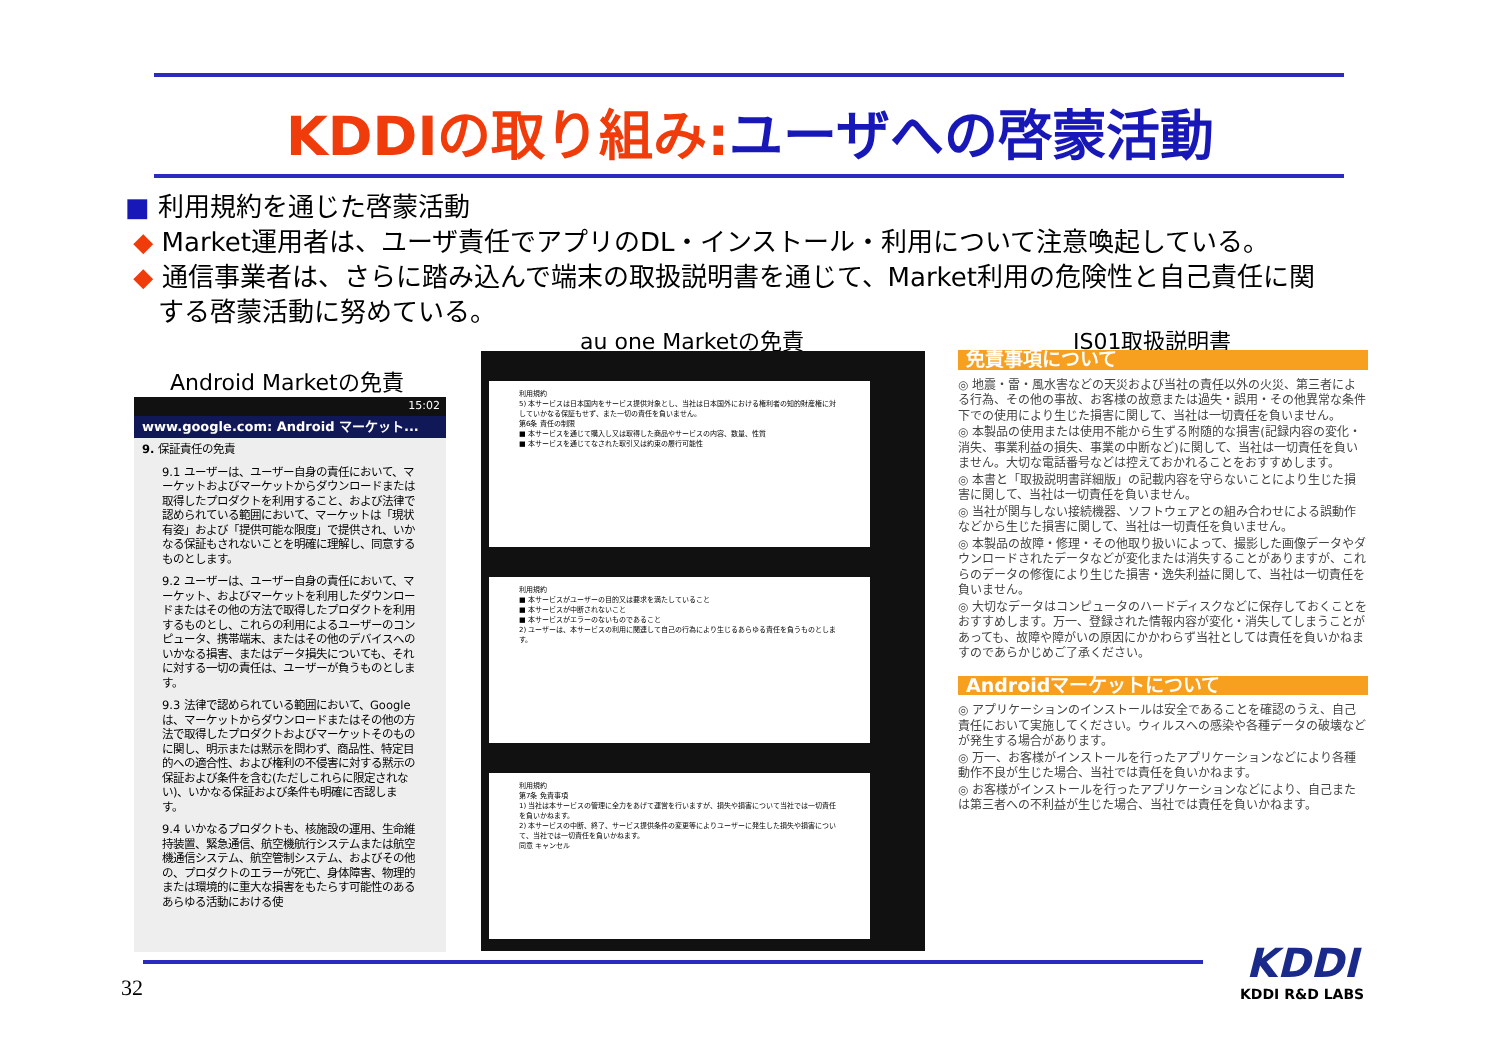KDDIの取り組み: ユーザへの啓蒙活動
■ 利用規約を通じた啓蒙活動
◆ Market運用者は、ユーザ責任でアプリのDL・インストール・利用について注意喚起している。
◆ 通信事業者は、さらに踏み込んで端末の取扱説明書を通じて、Market利用の危険性と自己責任に関
する啓蒙活動に努めている。
Android Marketの免責
au one Marketの免責 IS01取扱説明書
15:02
www.google.com: Android マーケット...
9. 保証責任の免責
9.1 ユーザーは、ユーザー自身の責任において、マーケットおよびマーケットからダウンロードまたは取得したプロダクトを利用すること、および法律で認められている範囲において、マーケットは「現状有姿」および「提供可能な限度」で提供され、いかなる保証もされないことを明確に理解し、同意するものとします。
9.2 ユーザーは、ユーザー自身の責任において、マーケット、およびマーケットを利用したダウンロードまたはその他の方法で取得したプロダクトを利用するものとし、これらの利用によるユーザーのコンピュータ、携帯端末、またはその他のデバイスへのいかなる損害、またはデータ損失についても、それに対する一切の責任は、ユーザーが負うものとします。
9.3 法律で認められている範囲において、Google は、マーケットからダウンロードまたはその他の方法で取得したプロダクトおよびマーケットそのものに関し、明示または黙示を問わず、商品性、特定目的への適合性、および権利の不侵害に対する黙示の保証および条件を含む(ただしこれらに限定されない)、いかなる保証および条件も明確に否認します。
9.4 いかなるプロダクトも、核施設の運用、生命維持装置、緊急通信、航空機航行システムまたは航空機通信システム、航空管制システム、およびその他の、プロダクトのエラーが死亡、身体障害、物理的または環境的に重大な損害をもたらす可能性のあるあらゆる活動における使
利用規約
5) 本サービスは日本国内をサービス提供対象とし、当社は日本国外における権利者の知的財産権に対していかなる保証もせず、また一切の責任を負いません。
第6条 責任の制限
■ 本サービスを通じて購入し又は取得した商品やサービスの内容、数量、性質
■ 本サービスを通じてなされた取引又は約束の履行可能性
利用規約
■ 本サービスがユーザーの目的又は要求を満たしていること
■ 本サービスが中断されないこと
■ 本サービスがエラーのないものであること
2) ユーザーは、本サービスの利用に関連して自己の行為により生じるあらゆる責任を負うものとします。
利用規約
第7条 免責事項
1) 当社は本サービスの管理に全力をあげて運営を行いますが、損失や損害について当社では一切責任を負いかねます。
2) 本サービスの中断、終了、サービス提供条件の変更等によりユーザーに発生した損失や損害について、当社では一切責任を負いかねます。
同意 キャンセル
免責事項について
◎ 地震・雷・風水害などの天災および当社の責任以外の火災、第三者による行為、その他の事故、お客様の故意または過失・誤用・その他異常な条件下での使用により生じた損害に関して、当社は一切責任を負いません。
◎ 本製品の使用または使用不能から生ずる附随的な損害(記録内容の変化・消失、事業利益の損失、事業の中断など)に関して、当社は一切責任を負いません。大切な電話番号などは控えておかれることをおすすめします。
◎ 本書と「取扱説明書詳細版」の記載内容を守らないことにより生じた損害に関して、当社は一切責任を負いません。
◎ 当社が関与しない接続機器、ソフトウェアとの組み合わせによる誤動作などから生じた損害に関して、当社は一切責任を負いません。
◎ 本製品の故障・修理・その他取り扱いによって、撮影した画像データやダウンロードされたデータなどが変化または消失することがありますが、これらのデータの修復により生じた損害・逸失利益に関して、当社は一切責任を負いません。
◎ 大切なデータはコンピュータのハードディスクなどに保存しておくことをおすすめします。万一、登録された情報内容が変化・消失してしまうことがあっても、故障や障がいの原因にかかわらず当社としては責任を負いかねますのであらかじめご了承ください。
Androidマーケットについて
◎ アプリケーションのインストールは安全であることを確認のうえ、自己責任において実施してください。ウィルスへの感染や各種データの破壊などが発生する場合があります。
◎ 万一、お客様がインストールを行ったアプリケーションなどにより各種動作不良が生じた場合、当社では責任を負いかねます。
◎ お客様がインストールを行ったアプリケーションなどにより、自己または第三者への不利益が生じた場合、当社では責任を負いかねます。
32
KDDI
KDDI R&D LABS